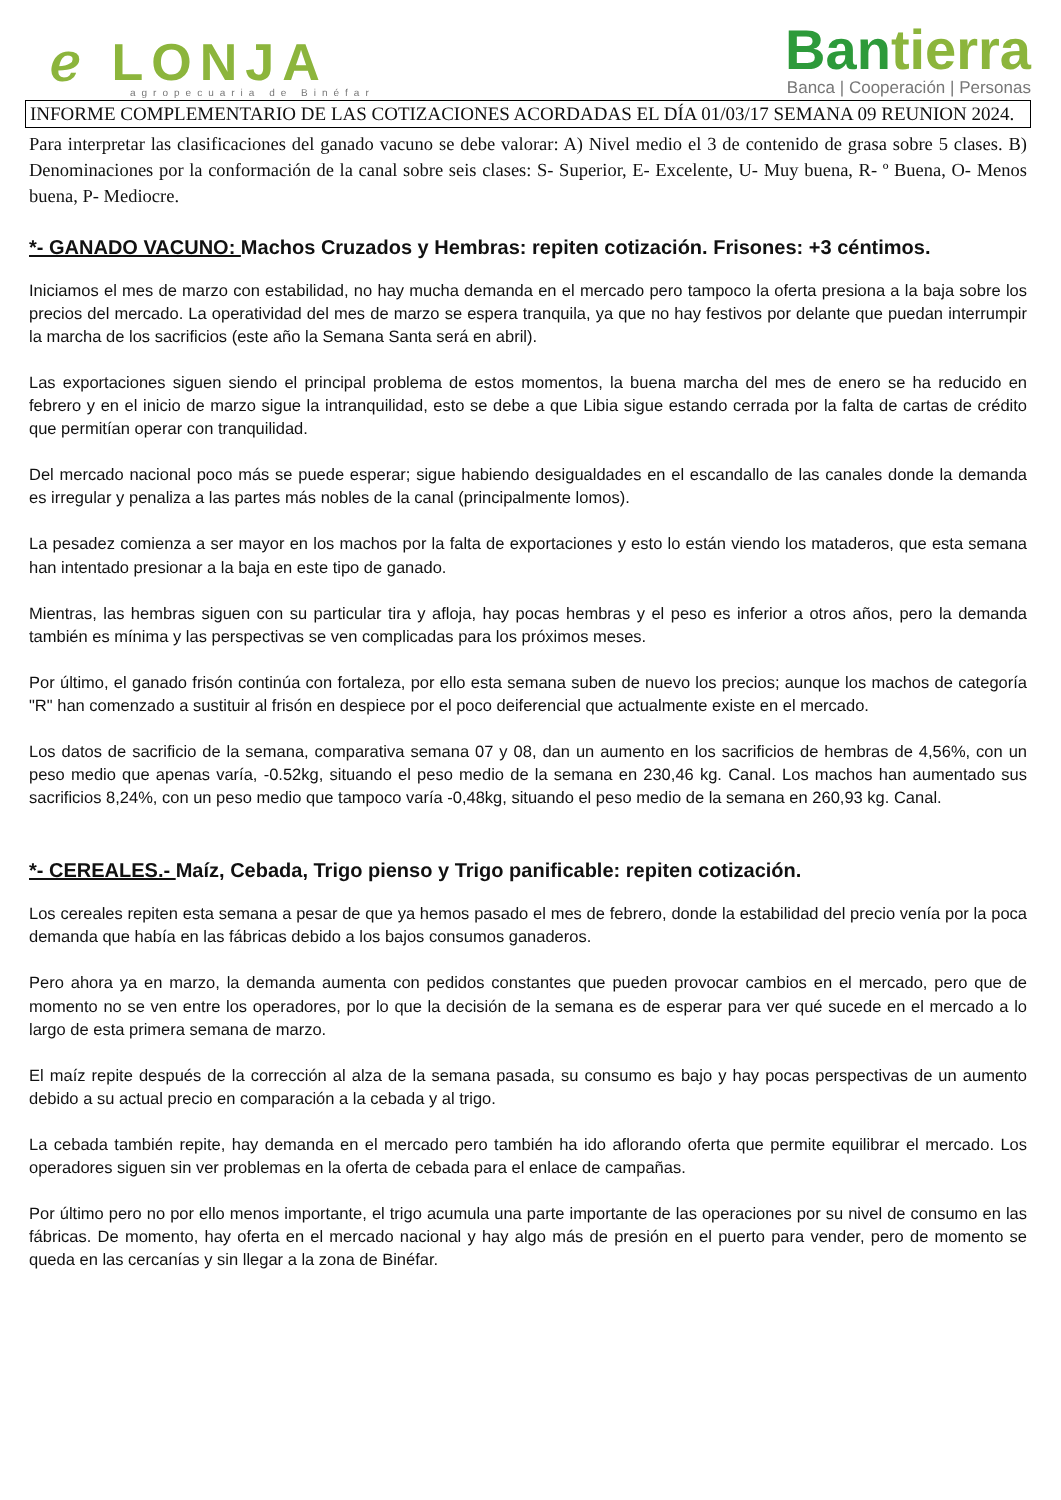ℯ LONJA
agropecuaria de Binéfar
Bantierra
Banca | Cooperación | Personas
INFORME COMPLEMENTARIO DE LAS COTIZACIONES ACORDADAS EL DÍA 01/03/17 SEMANA 09 REUNION 2024.
Para interpretar las clasificaciones del ganado vacuno se debe valorar: A) Nivel medio el 3 de contenido de grasa sobre 5 clases. B) Denominaciones por la conformación de la canal sobre seis clases: S- Superior, E- Excelente, U- Muy buena, R- º Buena, O- Menos buena, P- Mediocre.
*- GANADO VACUNO: Machos Cruzados y Hembras: repiten cotización. Frisones: +3 céntimos.
Iniciamos el mes de marzo con estabilidad, no hay mucha demanda en el mercado pero tampoco la oferta presiona a la baja sobre los precios del mercado. La operatividad del mes de marzo se espera tranquila, ya que no hay festivos por delante que puedan interrumpir la marcha de los sacrificios (este año la Semana Santa será en abril).
Las exportaciones siguen siendo el principal problema de estos momentos, la buena marcha del mes de enero se ha reducido en febrero y en el inicio de marzo sigue la intranquilidad, esto se debe a que Libia sigue estando cerrada por la falta de cartas de crédito que permitían operar con tranquilidad.
Del mercado nacional poco más se puede esperar; sigue habiendo desigualdades en el escandallo de las canales donde la demanda es irregular y penaliza a las partes más nobles de la canal (principalmente lomos).
La pesadez comienza a ser mayor en los machos por la falta de exportaciones y esto lo están viendo los mataderos, que esta semana han intentado presionar a la baja en este tipo de ganado.
Mientras, las hembras siguen con su particular tira y afloja, hay pocas hembras y el peso es inferior a otros años, pero la demanda también es mínima y las perspectivas se ven complicadas para los próximos meses.
Por último, el ganado frisón continúa con fortaleza, por ello esta semana suben de nuevo los precios; aunque los machos de categoría "R" han comenzado a sustituir al frisón en despiece por el poco deiferencial que actualmente existe en el mercado.
Los datos de sacrificio de la semana, comparativa semana 07 y 08, dan un aumento en los sacrificios de hembras de 4,56%, con un peso medio que apenas varía, -0.52kg, situando el peso medio de la semana en 230,46 kg. Canal. Los machos han aumentado sus sacrificios 8,24%, con un peso medio que tampoco varía -0,48kg, situando el peso medio de la semana en 260,93 kg. Canal.
*- CEREALES.- Maíz, Cebada, Trigo pienso y Trigo panificable: repiten cotización.
Los cereales repiten esta semana a pesar de que ya hemos pasado el mes de febrero, donde la estabilidad del precio venía por la poca demanda que había en las fábricas debido a los bajos consumos ganaderos.
Pero ahora ya en marzo, la demanda aumenta con pedidos constantes que pueden provocar cambios en el mercado, pero que de momento no se ven entre los operadores, por lo que la decisión de la semana es de esperar para ver qué sucede en el mercado a lo largo de esta primera semana de marzo.
El maíz repite después de la corrección al alza de la semana pasada, su consumo es bajo y hay pocas perspectivas de un aumento debido a su actual precio en comparación a la cebada y al trigo.
La cebada también repite, hay demanda en el mercado pero también ha ido aflorando oferta que permite equilibrar el mercado. Los operadores siguen sin ver problemas en la oferta de cebada para el enlace de campañas.
Por último pero no por ello menos importante, el trigo acumula una parte importante de las operaciones por su nivel de consumo en las fábricas. De momento, hay oferta en el mercado nacional y hay algo más de presión en el puerto para vender, pero de momento se queda en las cercanías y sin llegar a la zona de Binéfar.